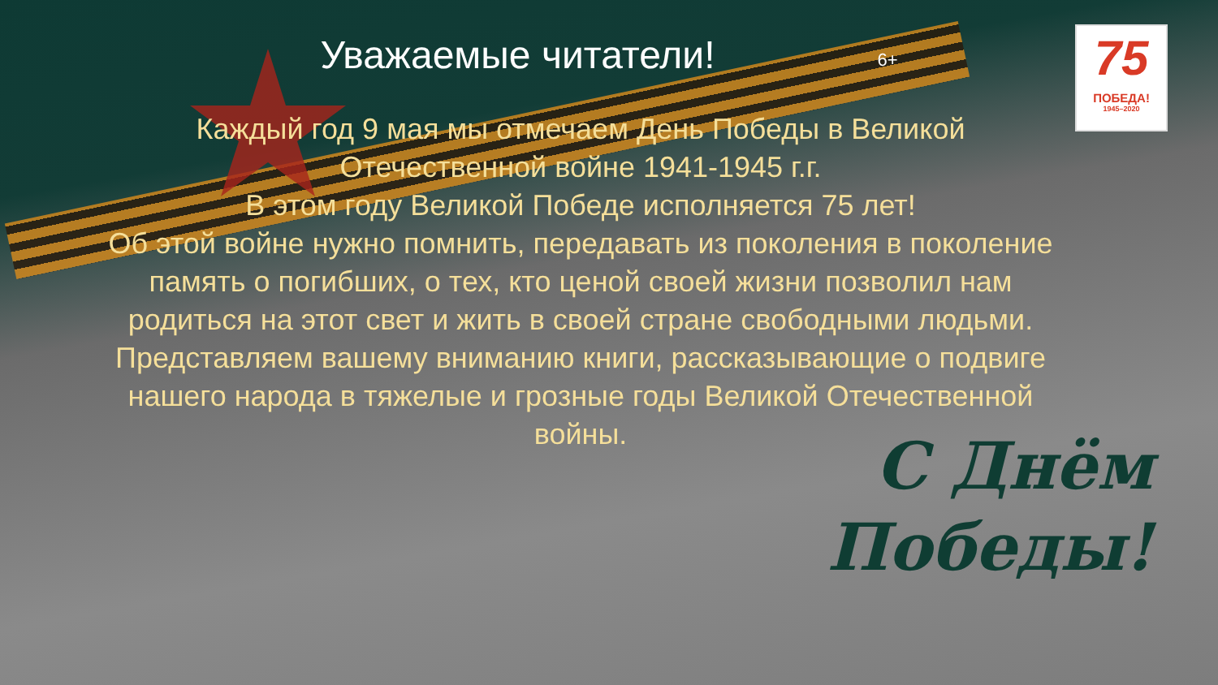Уважаемые читатели!
6+
75
ПОБЕДА!
1945–2020
Каждый год 9 мая мы отмечаем День Победы в Великой Отечественной войне 1941-1945 г.г.
В этом году Великой Победе исполняется 75 лет!
Об этой войне нужно помнить, передавать из поколения в поколение память о погибших, о тех, кто ценой своей жизни позволил нам родиться на этот свет и жить в своей стране свободными людьми.
Представляем вашему вниманию книги, рассказывающие о подвиге нашего народа в тяжелые и грозные годы Великой Отечественной войны.
С Днём
Победы!